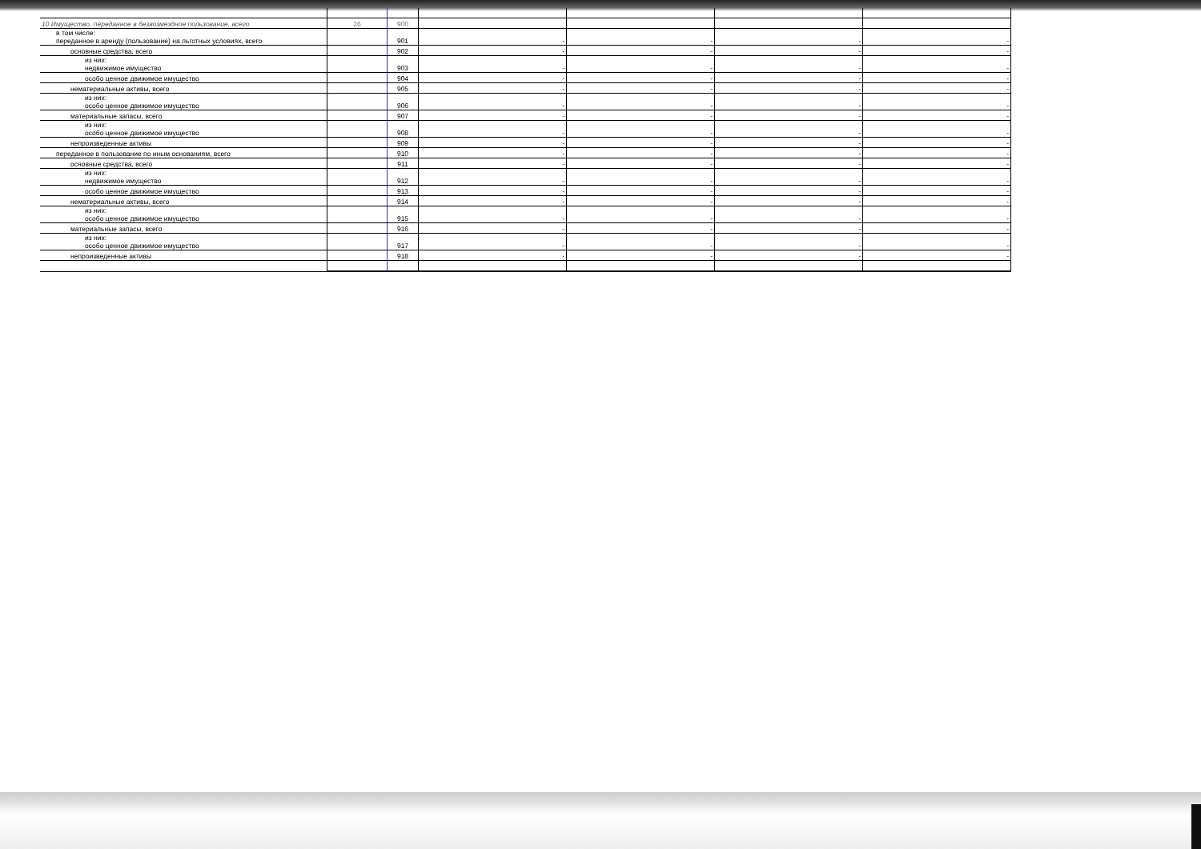| 10 Имущество, переданное в безвозмездное пользование, всего | 26 | 900 | | | | |
| в том числе: переданное в аренду (пользование) на льготных условиях, всего | | 901 | - | - | - | - |
| основные средства, всего | | 902 | - | - | - | - |
| из них: недвижимое имущество | | 903 | - | - | - | - |
| особо ценное движимое имущество | | 904 | - | - | - | - |
| нематериальные активы, всего | | 905 | - | - | - | - |
| из них: особо ценное движимое имущество | | 906 | - | - | - | - |
| материальные запасы, всего | | 907 | - | - | - | - |
| из них: особо ценное движимое имущество | | 908 | - | - | - | - |
| непроизведенные активы | | 909 | - | - | - | - |
| переданное в пользование по иным основаниям, всего | | 910 | - | - | - | - |
| основные средства, всего | | 911 | - | - | - | - |
| из них: недвижимое имущество | | 912 | - | - | - | - |
| особо ценное движимое имущество | | 913 | - | - | - | - |
| нематериальные активы, всего | | 914 | - | - | - | - |
| из них: особо ценное движимое имущество | | 915 | - | - | - | - |
| материальные запасы, всего | | 916 | - | - | - | - |
| из них: особо ценное движимое имущество | | 917 | - | - | - | - |
| непроизведенные активы | | 918 | - | - | - | - |